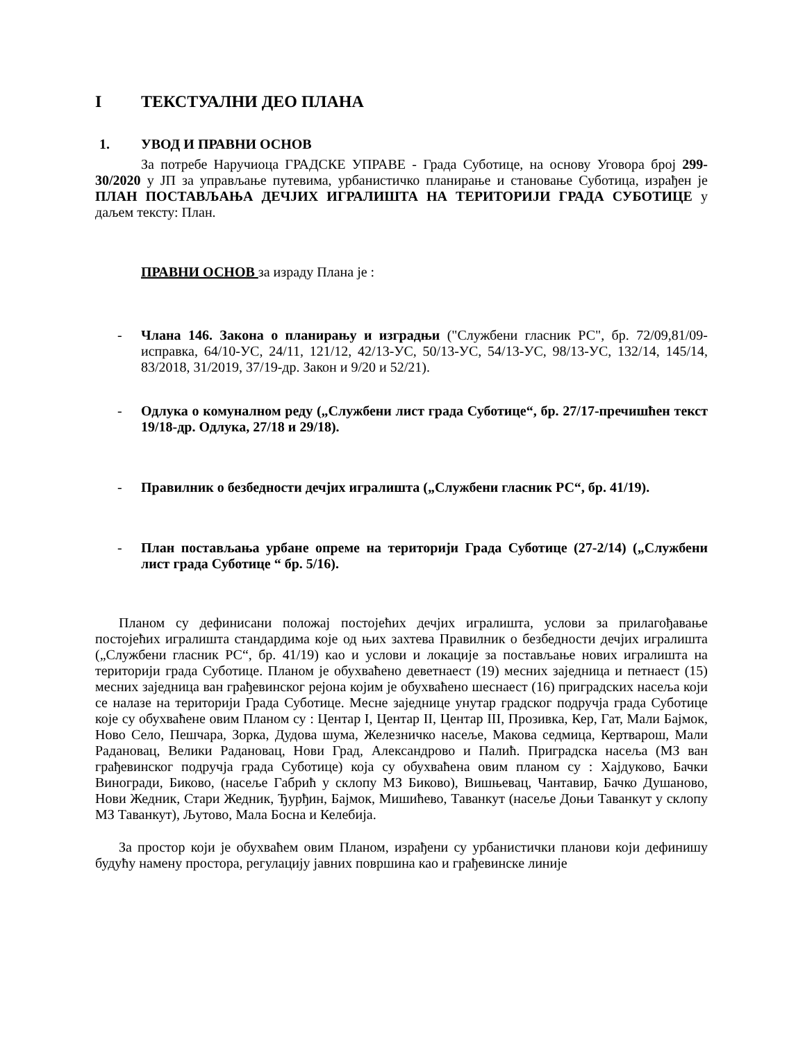I ТЕКСТУАЛНИ ДЕО ПЛАНА
1. УВОД И ПРАВНИ ОСНОВ
За потребе Наручиоца ГРАДСКЕ УПРАВЕ - Града Суботице, на основу Уговора број 299-30/2020 у ЈП за управљање путевима, урбанистичко планирање и становање Суботица, израђен је ПЛАН ПОСТАВЉАЊА ДЕЧЈИХ ИГРАЛИШТА НА ТЕРИТОРИЈИ ГРАДА СУБОТИЦЕ у даљем тексту: План.
ПРАВНИ ОСНОВ за израду Плана је :
- Члана 146. Закона о планирању и изградњи ("Службени гласник РС", бр. 72/09,81/09-исправка, 64/10-УС, 24/11, 121/12, 42/13-УС, 50/13-УС, 54/13-УС, 98/13-УС, 132/14, 145/14, 83/2018, 31/2019, 37/19-др. Закон и 9/20 и 52/21).
- Одлука о комуналном реду („Службени лист града Суботице“, бр. 27/17-пречишћен текст 19/18-др. Одлука, 27/18 и 29/18).
- Правилник о безбедности дечјих игралишта („Службени гласник РС“, бр. 41/19).
- План постављања урбане опреме на територији Града Суботице (27-2/14) („Службени лист града Суботице “ бр. 5/16).
Планом су дефинисани положај постојећих дечјих игралишта, услови за прилагођавање постојећих игралишта стандардима које од њих захтева Правилник о безбедности дечјих игралишта („Службени гласник РС“, бр. 41/19) као и услови и локације за постављање нових игралишта на територији града Суботице. Планом је обухваћено деветнаест (19) месних заједница и петнаест (15) месних заједница ван грађевинског рејона којим је обухваћено шеснаест (16) приградских насеља који се налазе на територији Града Суботице. Месне заједнице унутар градског подручја града Суботице које су обухваћене овим Планом су : Центар I, Центар II, Центар III, Прозивка, Кер, Гат, Мали Бајмок, Ново Село, Пешчара, Зорка, Дудова шума, Железничко насеље, Макова седмица, Кертварош, Мали Радановац, Велики Радановац, Нови Град, Александрово и Палић. Приградска насеља (МЗ ван грађевинског подручја града Суботице) која су обухваћена овим планом су : Хајдуково, Бачки Виногради, Биково, (насеље Габрић у склопу МЗ Биково), Вишњевац, Чантавир, Бачко Душаново, Нови Жедник, Стари Жедник, Ђурђин, Бајмок, Мишићево, Таванкут (насеље Доњи Таванкут у склопу МЗ Таванкут), Љутово, Мала Босна и Келебија.
За простор који је обухваћем овим Планом, израђени су урбанистички планови који дефинишу будућу намену простора, регулацију јавних површина као и грађевинске линије